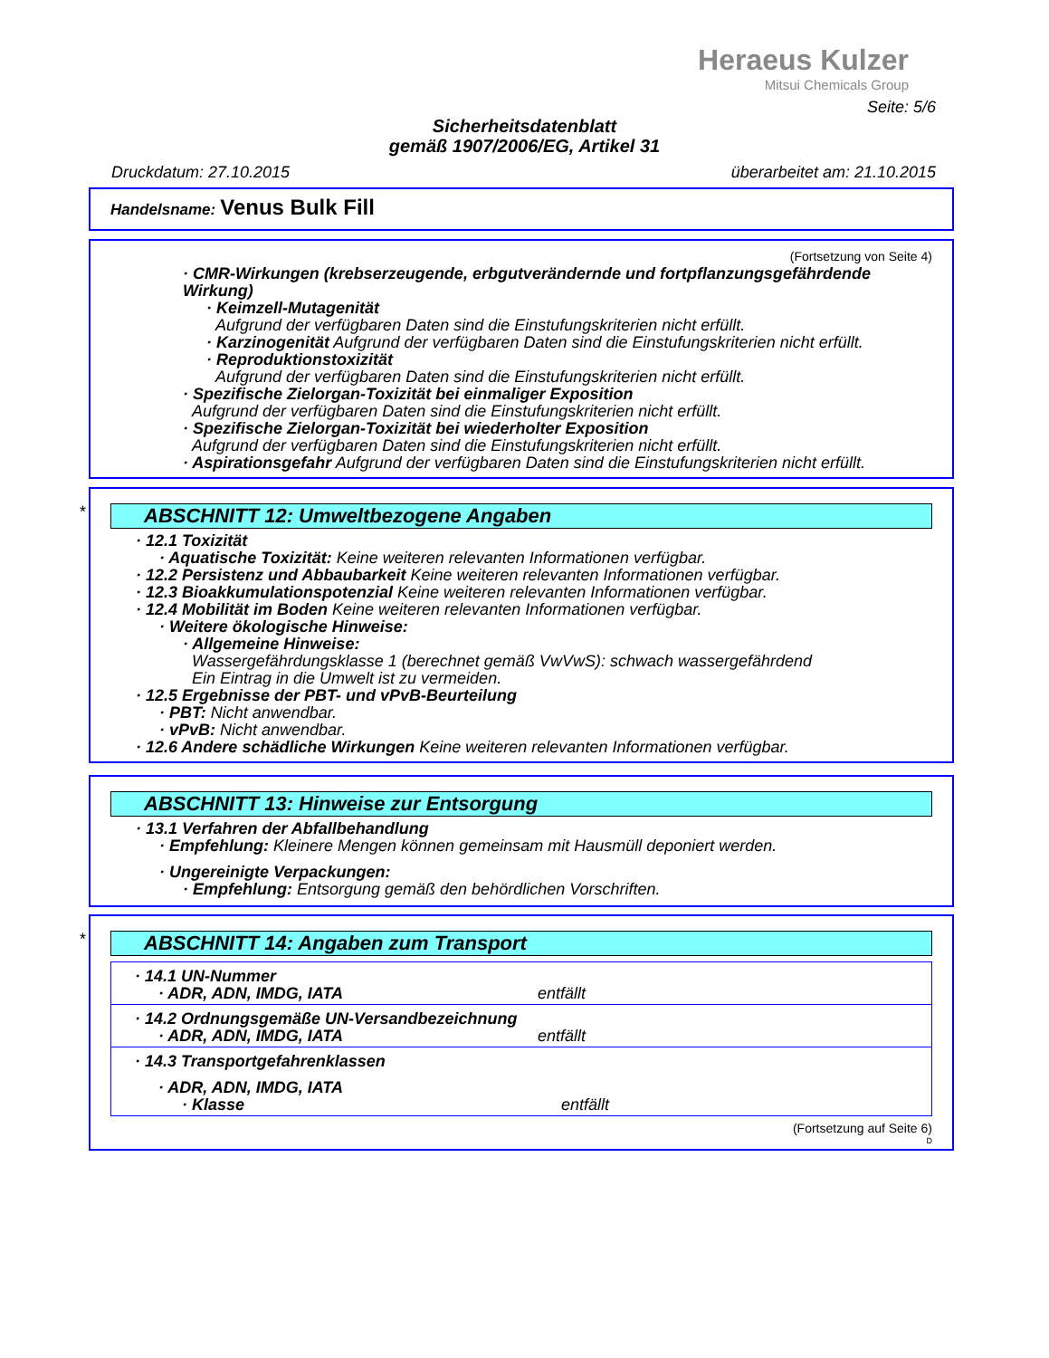Heraeus Kulzer
Mitsui Chemicals Group
Seite: 5/6
Sicherheitsdatenblatt
gemäß 1907/2006/EG, Artikel 31
Druckdatum: 27.10.2015 überarbeitet am: 21.10.2015
Handelsname: Venus Bulk Fill
(Fortsetzung von Seite 4)
· CMR-Wirkungen (krebserzeugende, erbgutverändernde und fortpflanzungsgefährdende Wirkung)
· Keimzell-Mutagenität
Aufgrund der verfügbaren Daten sind die Einstufungskriterien nicht erfüllt.
· Karzinogenität Aufgrund der verfügbaren Daten sind die Einstufungskriterien nicht erfüllt.
· Reproduktionstoxizität
Aufgrund der verfügbaren Daten sind die Einstufungskriterien nicht erfüllt.
· Spezifische Zielorgan-Toxizität bei einmaliger Exposition
Aufgrund der verfügbaren Daten sind die Einstufungskriterien nicht erfüllt.
· Spezifische Zielorgan-Toxizität bei wiederholter Exposition
Aufgrund der verfügbaren Daten sind die Einstufungskriterien nicht erfüllt.
· Aspirationsgefahr Aufgrund der verfügbaren Daten sind die Einstufungskriterien nicht erfüllt.
*
ABSCHNITT 12: Umweltbezogene Angaben
· 12.1 Toxizität
· Aquatische Toxizität: Keine weiteren relevanten Informationen verfügbar.
· 12.2 Persistenz und Abbaubarkeit Keine weiteren relevanten Informationen verfügbar.
· 12.3 Bioakkumulationspotenzial Keine weiteren relevanten Informationen verfügbar.
· 12.4 Mobilität im Boden Keine weiteren relevanten Informationen verfügbar.
· Weitere ökologische Hinweise:
· Allgemeine Hinweise:
Wassergefährdungsklasse 1 (berechnet gemäß VwVwS): schwach wassergefährdend
Ein Eintrag in die Umwelt ist zu vermeiden.
· 12.5 Ergebnisse der PBT- und vPvB-Beurteilung
· PBT: Nicht anwendbar.
· vPvB: Nicht anwendbar.
· 12.6 Andere schädliche Wirkungen Keine weiteren relevanten Informationen verfügbar.
ABSCHNITT 13: Hinweise zur Entsorgung
· 13.1 Verfahren der Abfallbehandlung
· Empfehlung: Kleinere Mengen können gemeinsam mit Hausmüll deponiert werden.
· Ungereinigte Verpackungen:
· Empfehlung: Entsorgung gemäß den behördlichen Vorschriften.
*
ABSCHNITT 14: Angaben zum Transport
· 14.1 UN-Nummer
· ADR, ADN, IMDG, IATA entfällt
· 14.2 Ordnungsgemäße UN-Versandbezeichnung
· ADR, ADN, IMDG, IATA entfällt
· 14.3 Transportgefahrenklassen
· ADR, ADN, IMDG, IATA
· Klasse entfällt
(Fortsetzung auf Seite 6)
D